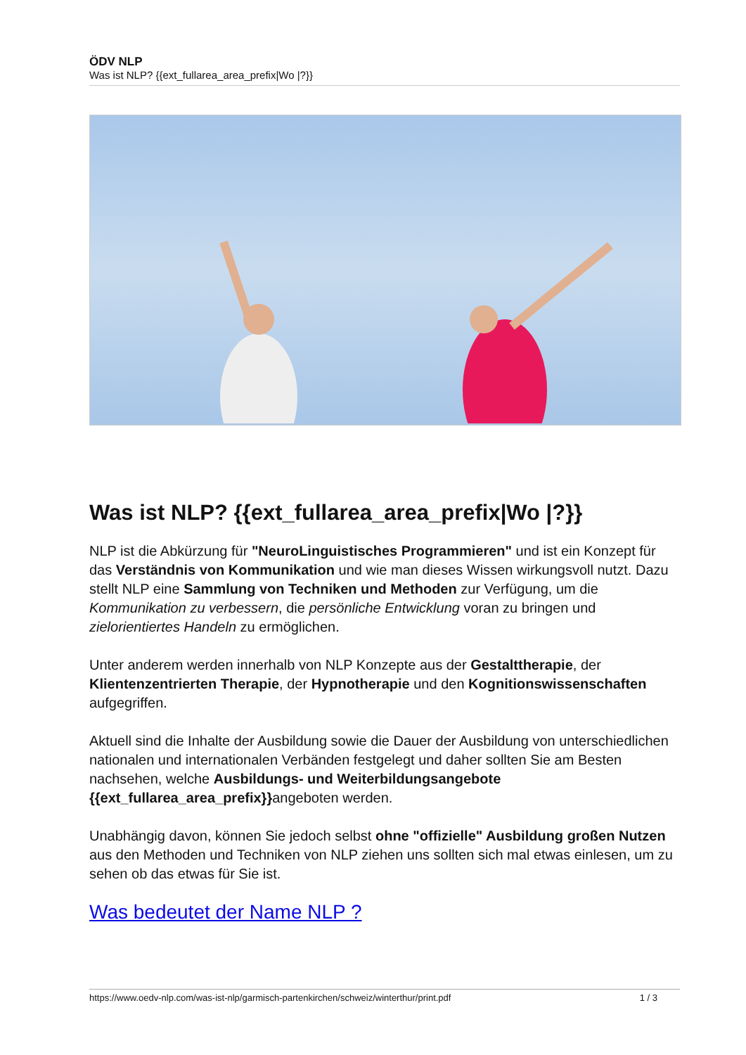ÖDV NLP
Was ist NLP? {{ext_fullarea_area_prefix|Wo |?}}
Was ist NLP? {{ext_fullarea_area_prefix|Wo |?}}
NLP ist die Abkürzung für "NeuroLinguistisches Programmieren" und ist ein Konzept für das Verständnis von Kommunikation und wie man dieses Wissen wirkungsvoll nutzt. Dazu stellt NLP eine Sammlung von Techniken und Methoden zur Verfügung, um die Kommunikation zu verbessern, die persönliche Entwicklung voran zu bringen und zielorientiertes Handeln zu ermöglichen.
Unter anderem werden innerhalb von NLP Konzepte aus der Gestalttherapie, der Klientenzentrierten Therapie, der Hypnotherapie und den Kognitionswissenschaften aufgegriffen.
Aktuell sind die Inhalte der Ausbildung sowie die Dauer der Ausbildung von unterschiedlichen nationalen und internationalen Verbänden festgelegt und daher sollten Sie am Besten nachsehen, welche Ausbildungs- und Weiterbildungsangebote {{ext_fullarea_area_prefix}}angeboten werden.
Unabhängig davon, können Sie jedoch selbst ohne "offizielle" Ausbildung großen Nutzen aus den Methoden und Techniken von NLP ziehen uns sollten sich mal etwas einlesen, um zu sehen ob das etwas für Sie ist.
Was bedeutet der Name NLP ?
https://www.oedv-nlp.com/was-ist-nlp/garmisch-partenkirchen/schweiz/winterthur/print.pdf 1 / 3